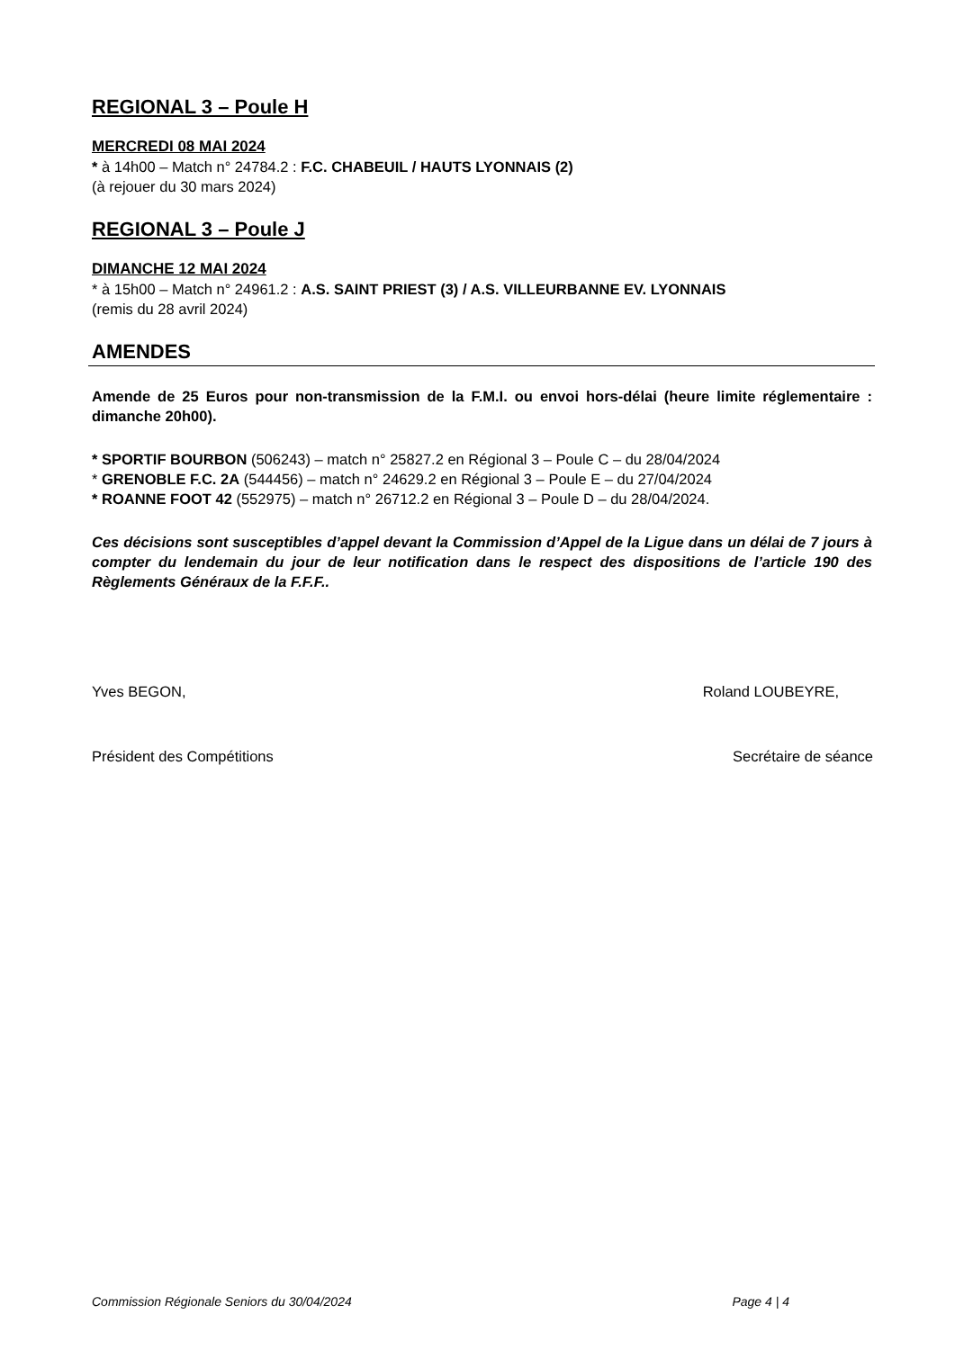REGIONAL 3 – Poule H
MERCREDI 08 MAI 2024
* à 14h00 – Match n° 24784.2 : F.C. CHABEUIL / HAUTS LYONNAIS (2)
(à rejouer du 30 mars 2024)
REGIONAL 3 – Poule J
DIMANCHE 12 MAI 2024
* à 15h00 – Match n° 24961.2 : A.S. SAINT PRIEST (3) / A.S. VILLEURBANNE EV. LYONNAIS
(remis du 28 avril 2024)
AMENDES
Amende de 25 Euros pour non-transmission de la F.M.I. ou envoi hors-délai (heure limite réglementaire : dimanche 20h00).
* SPORTIF BOURBON (506243) – match n° 25827.2 en Régional 3 – Poule C – du 28/04/2024
* GRENOBLE F.C. 2A (544456) – match n° 24629.2 en Régional 3 – Poule E – du 27/04/2024
* ROANNE FOOT 42 (552975) – match n° 26712.2 en Régional 3 – Poule D – du 28/04/2024.
Ces décisions sont susceptibles d’appel devant la Commission d’Appel de la Ligue dans un délai de 7 jours à compter du lendemain du jour de leur notification dans le respect des dispositions de l’article 190 des Règlements Généraux de la F.F.F..
Yves BEGON, Roland LOUBEYRE,
Président des Compétitions Secrétaire de séance
Commission Régionale Seniors du 30/04/2024 Page 4 | 4